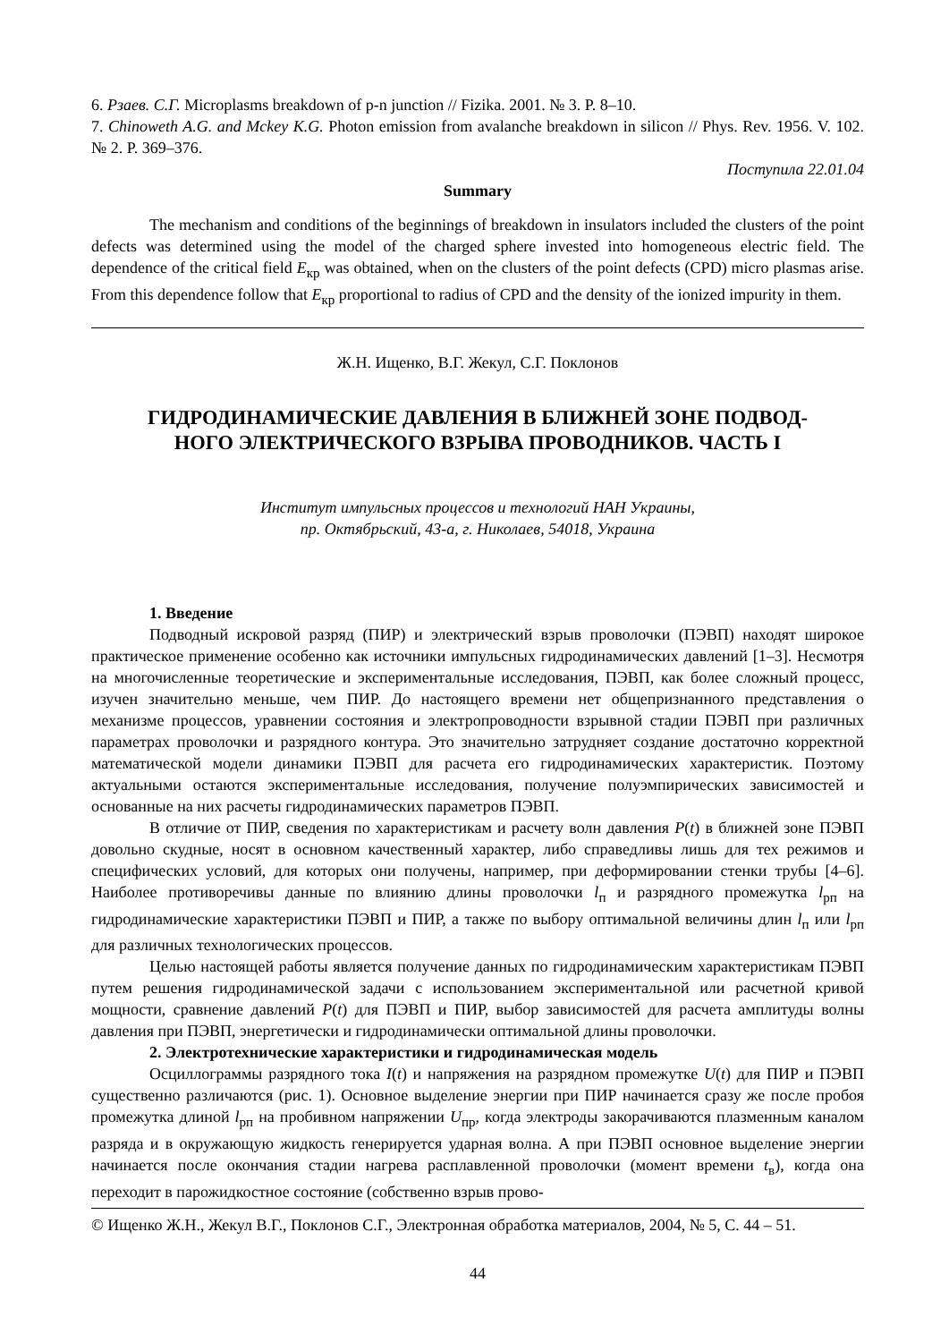6. Рзаев. С.Г. Microplasms breakdown of p-n junction // Fizika. 2001. № 3. P. 8–10.
7. Chinoweth A.G. and Mckey K.G. Photon emission from avalanche breakdown in silicon // Phys. Rev. 1956. V. 102. № 2. P. 369–376.
Поступила 22.01.04
Summary
The mechanism and conditions of the beginnings of breakdown in insulators included the clusters of the point defects was determined using the model of the charged sphere invested into homogeneous electric field. The dependence of the critical field E<sub>кр</sub> was obtained, when on the clusters of the point defects (CPD) micro plasmas arise. From this dependence follow that E<sub>кр</sub> proportional to radius of CPD and the density of the ionized impurity in them.
Ж.Н. Ищенко, В.Г. Жекул, С.Г. Поклонов
ГИДРОДИНАМИЧЕСКИЕ ДАВЛЕНИЯ В БЛИЖНЕЙ ЗОНЕ ПОДВОД-
НОГО ЭЛЕКТРИЧЕСКОГО ВЗРЫВА ПРОВОДНИКОВ. ЧАСТЬ I
Институт импульсных процессов и технологий НАН Украины,
пр. Октябрьский, 43-а, г. Николаев, 54018, Украина
1. Введение
Подводный искровой разряд (ПИР) и электрический взрыв проволочки (ПЭВП) находят широкое практическое применение особенно как источники импульсных гидродинамических давлений [1–3]. Несмотря на многочисленные теоретические и экспериментальные исследования, ПЭВП, как более сложный процесс, изучен значительно меньше, чем ПИР. До настоящего времени нет общепризнанного представления о механизме процессов, уравнении состояния и электропроводности взрывной стадии ПЭВП при различных параметрах проволочки и разрядного контура. Это значительно затрудняет создание достаточно корректной математической модели динамики ПЭВП для расчета его гидродинамических характеристик. Поэтому актуальными остаются экспериментальные исследования, получение полуэмпирических зависимостей и основанные на них расчеты гидродинамических параметров ПЭВП.
В отличие от ПИР, сведения по характеристикам и расчету волн давления P(t) в ближней зоне ПЭВП довольно скудные, носят в основном качественный характер, либо справедливы лишь для тех режимов и специфических условий, для которых они получены, например, при деформировании стенки трубы [4–6]. Наиболее противоречивы данные по влиянию длины проволочки l<sub>п</sub> и разрядного промежутка l<sub>рп</sub> на гидродинамические характеристики ПЭВП и ПИР, а также по выбору оптимальной величины длин l<sub>п</sub> или l<sub>рп</sub> для различных технологических процессов.
Целью настоящей работы является получение данных по гидродинамическим характеристикам ПЭВП путем решения гидродинамической задачи с использованием экспериментальной или расчетной кривой мощности, сравнение давлений P(t) для ПЭВП и ПИР, выбор зависимостей для расчета амплитуды волны давления при ПЭВП, энергетически и гидродинамически оптимальной длины проволочки.
2. Электротехнические характеристики и гидродинамическая модель
Осциллограммы разрядного тока I(t) и напряжения на разрядном промежутке U(t) для ПИР и ПЭВП существенно различаются (рис. 1). Основное выделение энергии при ПИР начинается сразу же после пробоя промежутка длиной l<sub>рп</sub> на пробивном напряжении U<sub>пр</sub>, когда электроды закорачиваются плазменным каналом разряда и в окружающую жидкость генерируется ударная волна. А при ПЭВП основное выделение энергии начинается после окончания стадии нагрева расплавленной проволочки (момент времени t<sub>в</sub>), когда она переходит в парожидкостное состояние (собственно взрыв прово-
© Ищенко Ж.Н., Жекул В.Г., Поклонов С.Г., Электронная обработка материалов, 2004, № 5, С. 44 – 51.
44